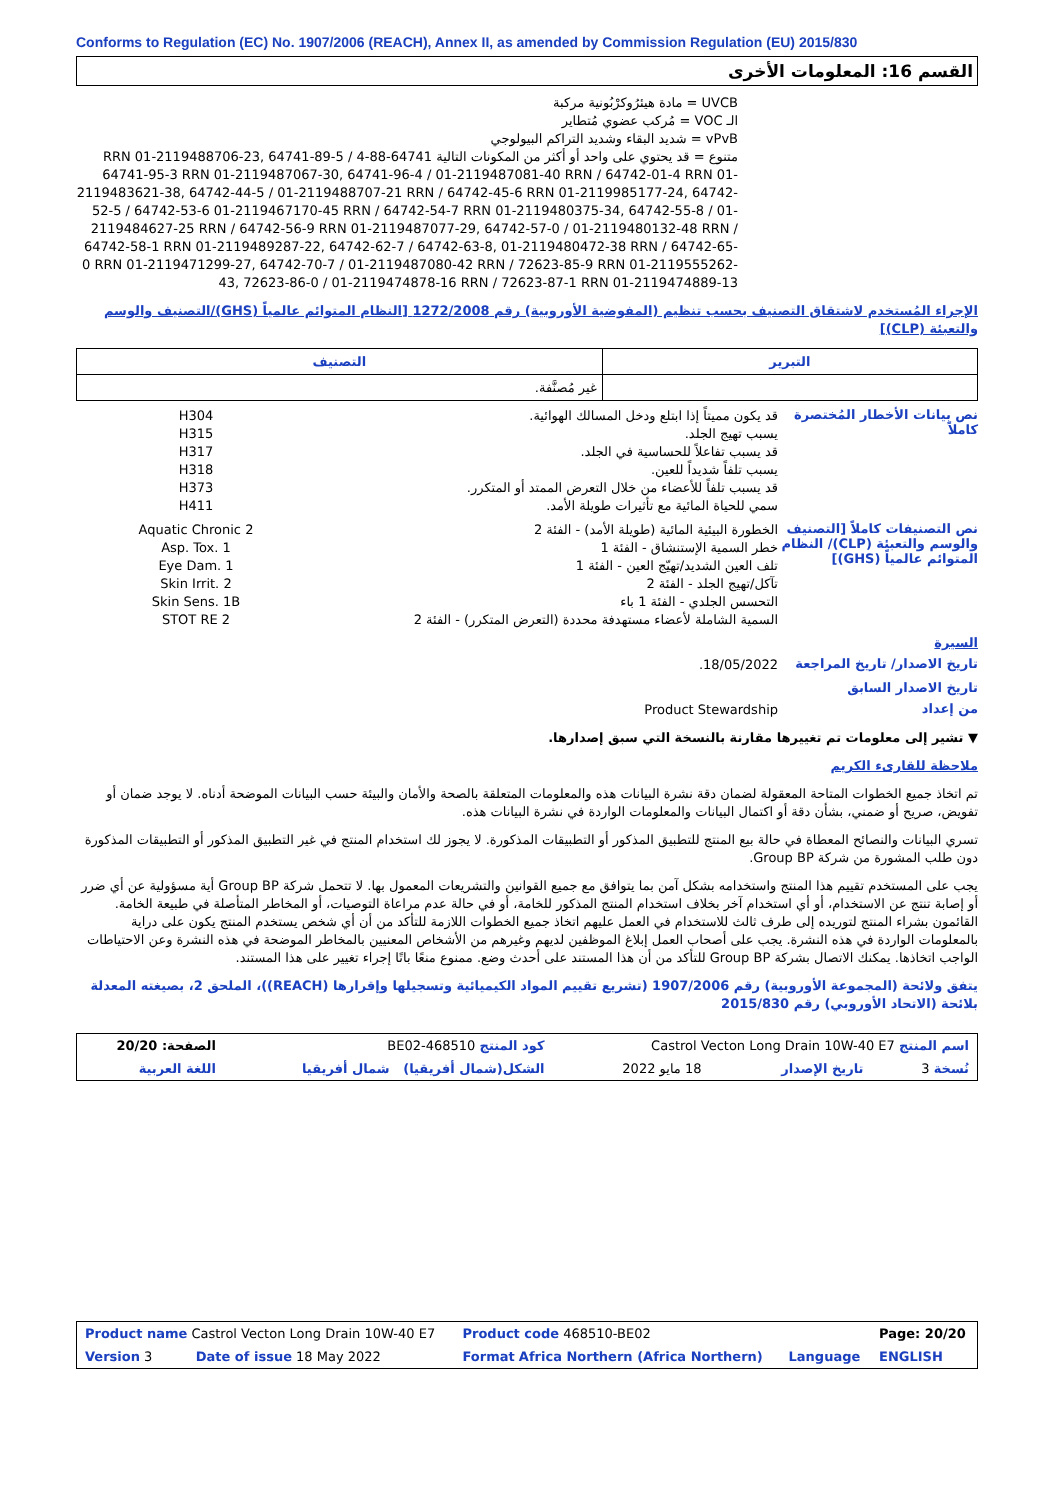Conforms to Regulation (EC) No. 1907/2006 (REACH), Annex II, as amended by Commission Regulation (EU) 2015/830
القسم 16: المعلومات الأخرى
UVCB = مادة هيئرُوكرْبُونية مركبة
الـ VOC = مُركب عضوي مُتطاير
vPvB = شديد البقاء وشديد التراكم البيولوجي
متنوع = قد يحتوي على واحد أو أكثر من المكونات التالية 64741-88-4 RRN 01-2119488706-23, 64741-89-5 / 64741-95-3 RRN 01-2119487067-30, 64741-96-4 / 01-2119487081-40 RRN / 64742-01-4 RRN 01-2119483621-38, 64742-44-5 / 01-2119488707-21 RRN / 64742-45-6 RRN 01-2119985177-24, 64742-52-5 / 64742-53-6 01-2119467170-45 RRN / 64742-54-7 RRN 01-2119480375-34, 64742-55-8 / 01-2119484627-25 RRN / 64742-56-9 RRN 01-2119487077-29, 64742-57-0 / 01-2119480132-48 RRN / 64742-58-1 RRN 01-2119489287-22, 64742-62-7 / 64742-63-8, 01-2119480472-38 RRN / 64742-65-0 RRN 01-2119471299-27, 64742-70-7 / 01-2119487080-42 RRN / 72623-85-9 RRN 01-2119555262-43, 72623-86-0 / 01-2119474878-16 RRN / 72623-87-1 RRN 01-2119474889-13
الإجراء المُستخدم لاشتقاق التصنيف بحسب تنظيم (المفوضية الأوروبية) رقم 1272/2008 [النظام المتوائم عالمياً (GHS)/التصنيف والوسم والتعبئة (CLP)]
| التصنيف | التبرير |
| --- | --- |
| غير مُصنَّفة. | |
نص بيانات الأخطار المُختصرة كاملاً
قد يكون مميتاً إذا ابتلع ودخل المسالك الهوائية.
يسبب تهيج الجلد.
قد يسبب تفاعلاً للحساسية في الجلد.
يسبب تلفاً شديداً للعين.
قد يسبب تلفاً للأعضاء من خلال التعرض الممتد أو المتكرر.
سمي للحياة المائية مع تأثيرات طويلة الأمد.
H304
H315
H317
H318
H373
H411
نص التصنيفات كاملاً [التصنيف والوسم والتعبئة (CLP)/ النظام المتوائم عالمياً (GHS)]
الخطورة البيئية المائية (طويلة الأمد) - الفئة 2
خطر السمية الإستنشاق - الفئة 1
تلف العين الشديد/تهيّج العين - الفئة 1
تآكل/تهيج الجلد - الفئة 2
التحسس الجلدي - الفئة 1 باء
السمية الشاملة لأعضاء مستهدفة محددة (التعرض المتكرر) - الفئة 2
Aquatic Chronic 2
Asp. Tox. 1
Eye Dam. 1
Skin Irrit. 2
Skin Sens. 1B
STOT RE 2
السيرة
تاريخ الاصدار/ تاريخ المراجعة
18/05/2022.
تاريخ الاصدار السابق
من إعداد
Product Stewardship
▼ تشير إلى معلومات تم تغييرها مقارنة بالنسخة التي سبق إصدارها.
ملاحظة للقارىء الكريم
تم اتخاذ جميع الخطوات المتاحة المعقولة لضمان دقة نشرة البيانات هذه والمعلومات المتعلقة بالصحة والأمان والبيئة حسب البيانات الموضحة أدناه. لا يوجد ضمان أو تفويض، صريح أو ضمني، بشأن دقة أو اكتمال البيانات والمعلومات الواردة في نشرة البيانات هذه.
تسري البيانات والنصائح المعطاة في حالة بيع المنتج للتطبيق المذكور أو التطبيقات المذكورة. لا يجوز لك استخدام المنتج في غير التطبيق المذكور أو التطبيقات المذكورة دون طلب المشورة من شركة Group BP.
يجب على المستخدم تقييم هذا المنتج واستخدامه بشكل آمن بما يتوافق مع جميع القوانين والتشريعات المعمول بها. لا تتحمل شركة Group BP أية مسؤولية عن أي ضرر أو إصابة تنتج عن الاستخدام، أو أي استخدام آخر بخلاف استخدام المنتج المذكور للخامة، أو في حالة عدم مراعاة التوصيات، أو المخاطر المتأصلة في طبيعة الخامة. القائمون بشراء المنتج لتوريده إلى طرف ثالث للاستخدام في العمل عليهم اتخاذ جميع الخطوات اللازمة للتأكد من أن أي شخص يستخدم المنتج يكون على دراية بالمعلومات الواردة في هذه النشرة. يجب على أصحاب العمل إبلاغ الموظفين لديهم وغيرهم من الأشخاص المعنيين بالمخاطر الموضحة في هذه النشرة وعن الاحتياطات الواجب اتخاذها. يمكنك الاتصال بشركة Group BP للتأكد من أن هذا المستند على أحدث وضع. ممنوع منعًا باتًا إجراء تغيير على هذا المستند.
يتفق ولائحة (المجموعة الأوروبية) رقم 1907/2006 (تشريع تقييم المواد الكيميائية وتسجيلها وإقرارها (REACH))، الملحق 2، بصيغته المعدلة بلائحة (الاتحاد الأوروبي) رقم 2015/830
| اسم المنتج Castrol Vecton Long Drain 10W-40 E7 | | | كود المنتج 468510-BE02 | الصفحة: 20/20 |
| نُسخة 3 | تاريخ الإصدار | 18 مايو 2022 | الشكل(شمال أفريقيا) شمال أفريقيا | اللغة العربية |
| Product name Castrol Vecton Long Drain 10W-40 E7 | | Product code 468510-BE02 | | Page: 20/20 |
| Version 3 | Date of issue 18 May 2022 | Format Africa Northern (Africa Northern) | Language | ENGLISH |